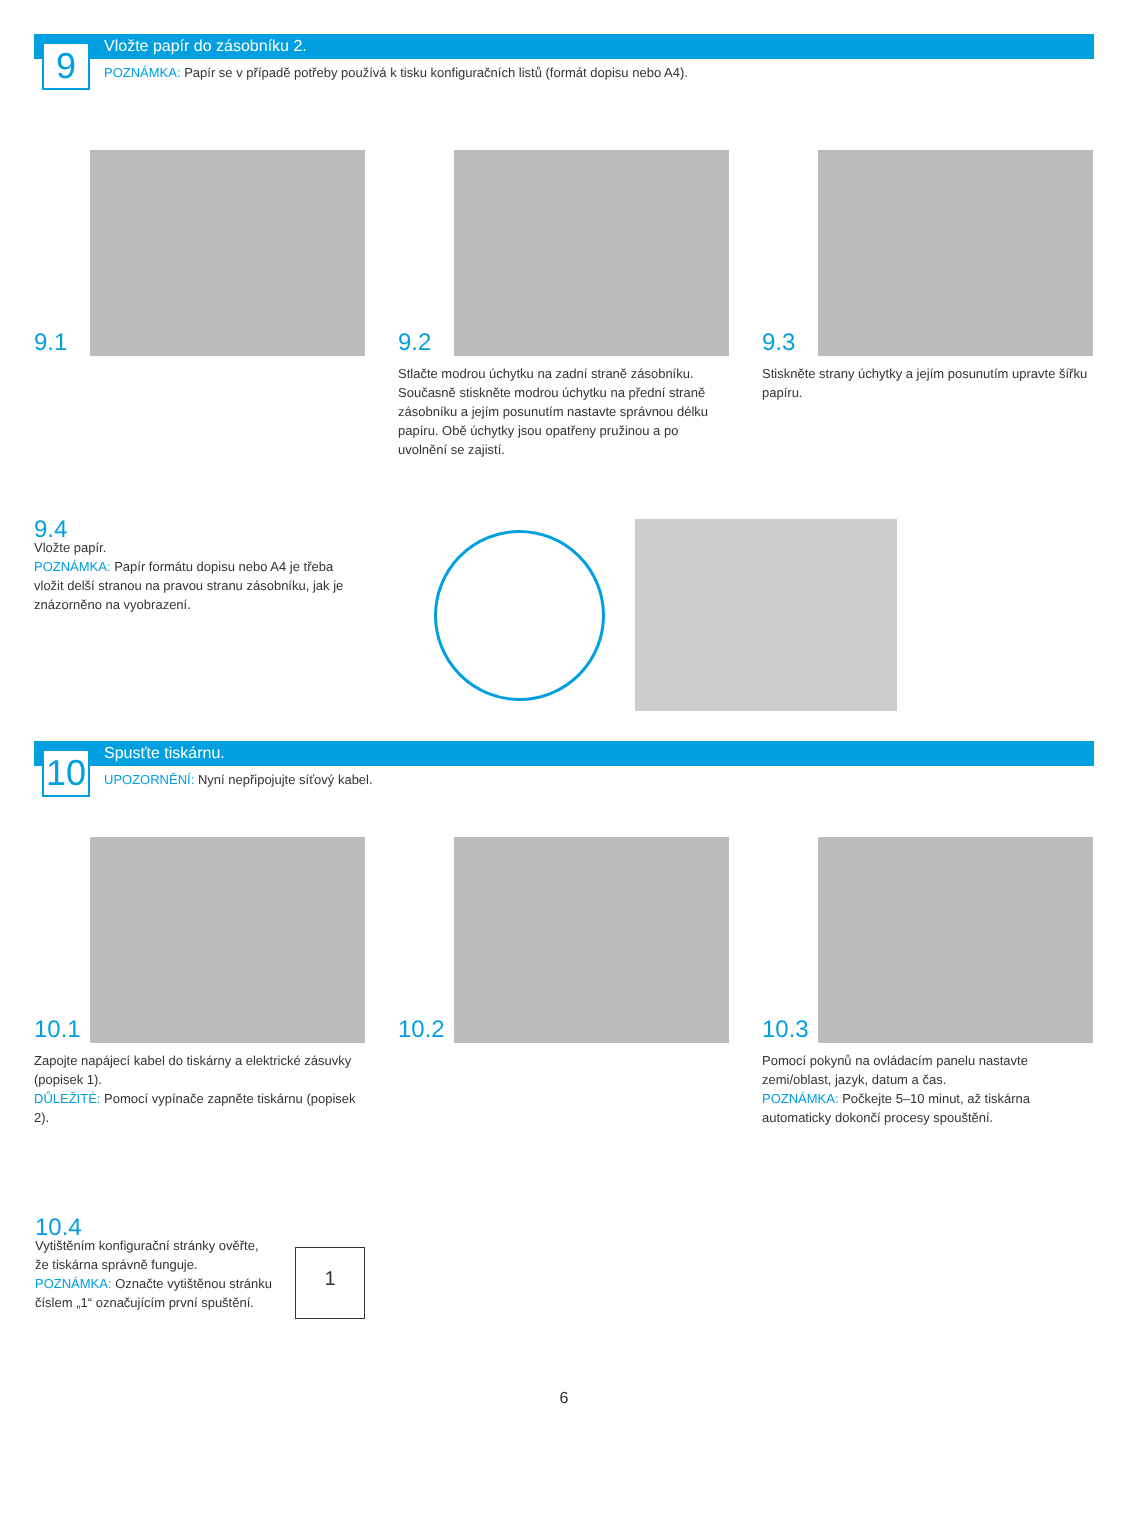Vložte papír do zásobníku 2.
9
POZNÁMKA: Papír se v případě potřeby používá k tisku konfiguračních listů (formát dopisu nebo A4).
9.1 9.2
Stlačte modrou úchytku na zadní straně zásobníku. Současně stiskněte modrou úchytku na přední straně zásobníku a jejím posunutím nastavte správnou délku papíru. Obě úchytky jsou opatřeny pružinou a po uvolnění se zajistí.
9.3
Stiskněte strany úchytky a jejím posunutím upravte šířku papíru.
9.4
Vložte papír.
POZNÁMKA: Papír formátu dopisu nebo A4 je třeba vložit delší stranou na pravou stranu zásobníku, jak je znázorněno na vyobrazení.
Spusťte tiskárnu.
10
UPOZORNĚNÍ: Nyní nepřipojujte síťový kabel.
10.1
Zapojte napájecí kabel do tiskárny a elektrické zásuvky (popisek 1).
DŮLEŽITÉ: Pomocí vypínače zapněte tiskárnu (popisek 2).
10.2 10.3
Pomocí pokynů na ovládacím panelu nastavte zemi/oblast, jazyk, datum a čas.
POZNÁMKA: Počkejte 5–10 minut, až tiskárna automaticky dokončí procesy spouštění.
10.4
Vytištěním konfigurační stránky ověřte, že tiskárna správně funguje.
POZNÁMKA: Označte vytištěnou stránku číslem „1“ označujícím první spuštění.
1
6